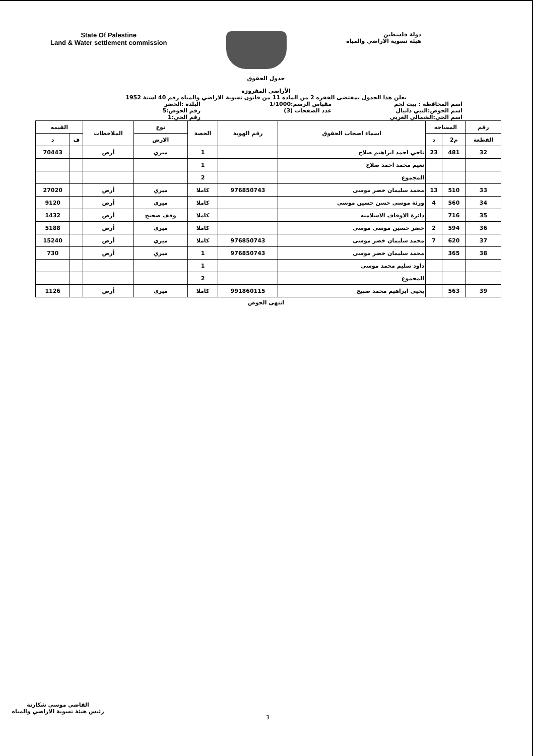State Of Palestine
Land & Water settlement commission
دولة فلسطين
هيئة تسوية الاراضي والمياه
جدول الحقوق
الأراضي المفروزة
يعلن هذا الجدول بمقتضى الفقره 2 من الماده 11 من قانون تسوية الاراضي والمياه رقم 40 لسنة 1952
اسم المحافظة : بيت لحم
مقياس الرسم:1/1000
البلدة :الخضر
اسم الحوض:النبي دانيال
عدد الصفحات (3)
رقم الحوض:5
اسم الحي:الشمالي الغربي
رقم الحي:1
| رقم | المساحه | | اسماء اصحاب الحقوق | رقم الهوية | الحصة | نوع | الملاحظات | القيمه | |
| --- | --- | --- | --- | --- | --- | --- | --- | --- | --- |
| القطعة | م2 | د | | | | الارض | | ف | د |
| 32 | 481 | 23 | ناجي احمد ابراهيم صلاح | | 1 | ميري | أرض | | 70443 |
| | | | نعيم محمد احمد صلاح | | 1 | | | | |
| | | | المجموع | | 2 | | | | |
| 33 | 510 | 13 | محمد سليمان خضر موسى | 976850743 | كاملا | ميري | أرض | | 27020 |
| 34 | 560 | 4 | ورثة موسى حسن حسين موسى | | كاملا | ميري | أرض | | 9120 |
| 35 | 716 | | دائرة الاوقاف الاسلاميه | | كاملا | وقف صحيح | أرض | | 1432 |
| 36 | 594 | 2 | خضر حسين موسى موسى | | كاملا | ميري | أرض | | 5188 |
| 37 | 620 | 7 | محمد سليمان خضر موسى | 976850743 | كاملا | ميري | أرض | | 15240 |
| 38 | 365 | | محمد سليمان خضر موسى | 976850743 | 1 | ميري | أرض | | 730 |
| | | | داود سليم محمد موسى | | 1 | | | | |
| | | | المجموع | | 2 | | | | |
| 39 | 563 | | يحيى ابراهيم محمد صبيح | 991860115 | كاملا | ميري | أرض | | 1126 |
انتهى الحوض
القاضي موسى شكارنة
رئيس هيئة تسوية الاراضي والمياه
3